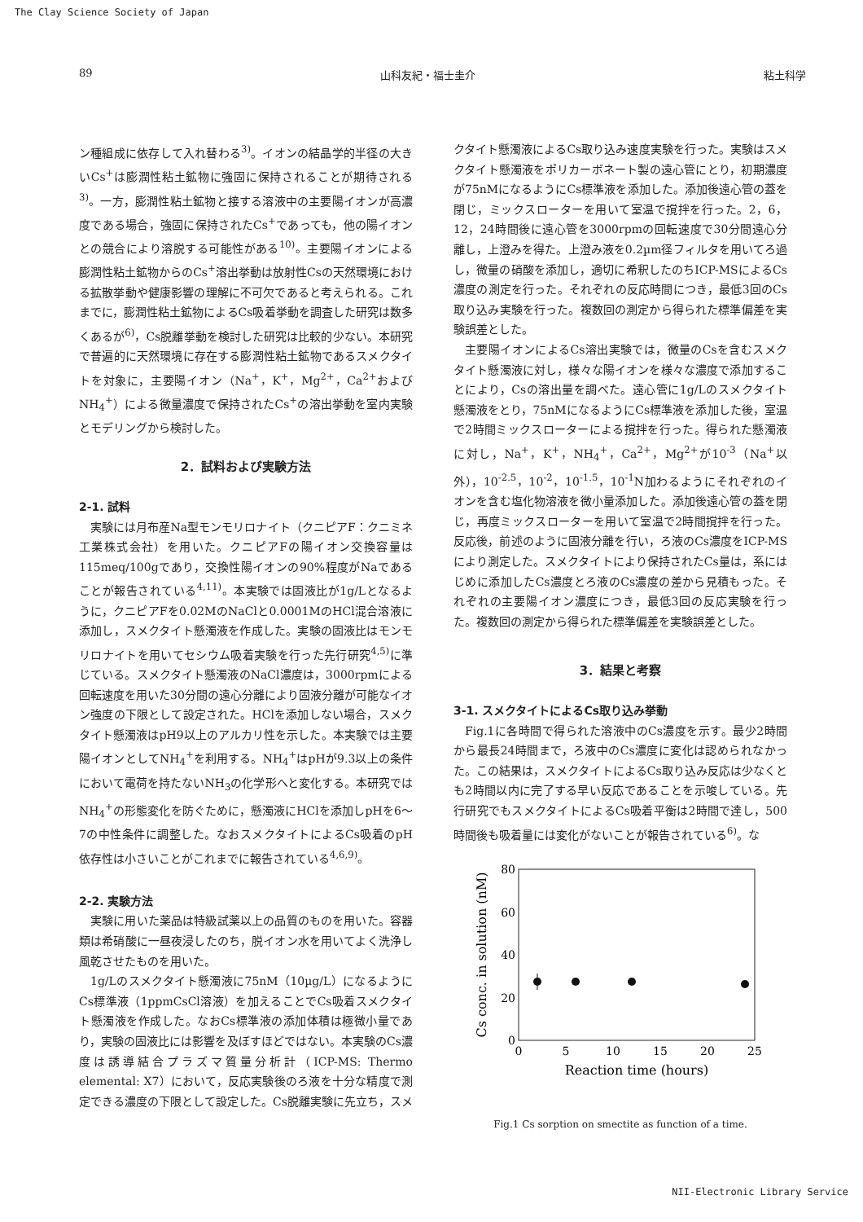The Clay Science Society of Japan
89 山科友紀・福士圭介 粘土科学
ン種組成に依存して入れ替わる<sup>3)</sup>。イオンの結晶学的半径の大きいCs<sup>+</sup>は膨潤性粘土鉱物に強固に保持されることが期待される<sup>3)</sup>。一方，膨潤性粘土鉱物と接する溶液中の主要陽イオンが高濃度である場合，強固に保持されたCs<sup>+</sup>であっても，他の陽イオンとの競合により溶脱する可能性がある<sup>10)</sup>。主要陽イオンによる膨潤性粘土鉱物からのCs<sup>+</sup>溶出挙動は放射性Csの天然環境における拡散挙動や健康影響の理解に不可欠であると考えられる。これまでに，膨潤性粘土鉱物によるCs吸着挙動を調査した研究は数多くあるが<sup>6)</sup>，Cs脱離挙動を検討した研究は比較的少ない。本研究で普遍的に天然環境に存在する膨潤性粘土鉱物であるスメクタイトを対象に，主要陽イオン（Na<sup>+</sup>，K<sup>+</sup>，Mg<sup>2+</sup>，Ca<sup>2+</sup>およびNH<sub>4</sub><sup>+</sup>）による微量濃度で保持されたCs<sup>+</sup>の溶出挙動を室内実験とモデリングから検討した。
2．試料および実験方法
2-1. 試料
実験には月布産Na型モンモリロナイト（クニピアF：クニミネ工業株式会社）を用いた。クニピアFの陽イオン交換容量は115meq/100gであり，交換性陽イオンの90%程度がNaであることが報告されている<sup>4,11)</sup>。本実験では固液比が1g/Lとなるように，クニピアFを0.02MのNaClと0.0001MのHCl混合溶液に添加し，スメクタイト懸濁液を作成した。実験の固液比はモンモリロナイトを用いてセシウム吸着実験を行った先行研究<sup>4,5)</sup>に準じている。スメクタイト懸濁液のNaCl濃度は，3000rpmによる回転速度を用いた30分間の遠心分離により固液分離が可能なイオン強度の下限として設定された。HClを添加しない場合，スメクタイト懸濁液はpH9以上のアルカリ性を示した。本実験では主要陽イオンとしてNH<sub>4</sub><sup>+</sup>を利用する。NH<sub>4</sub><sup>+</sup>はpHが9.3以上の条件において電荷を持たないNH<sub>3</sub>の化学形へと変化する。本研究ではNH<sub>4</sub><sup>+</sup>の形態変化を防ぐために，懸濁液にHClを添加しpHを6～7の中性条件に調整した。なおスメクタイトによるCs吸着のpH依存性は小さいことがこれまでに報告されている<sup>4,6,9)</sup>。
2-2. 実験方法
実験に用いた薬品は特級試薬以上の品質のものを用いた。容器類は希硝酸に一昼夜浸したのち，脱イオン水を用いてよく洗浄し風乾させたものを用いた。
1g/Lのスメクタイト懸濁液に75nM（10µg/L）になるようにCs標準液（1ppmCsCl溶液）を加えることでCs吸着スメクタイト懸濁液を作成した。なおCs標準液の添加体積は極微小量であり，実験の固液比には影響を及ぼすほどではない。本実験のCs濃度は誘導結合プラズマ質量分析計（ICP-MS: Thermo elemental: X7）において，反応実験後のろ液を十分な精度で測定できる濃度の下限として設定した。Cs脱離実験に先立ち，スメ
クタイト懸濁液によるCs取り込み速度実験を行った。実験はスメクタイト懸濁液をポリカーボネート製の遠心管にとり，初期濃度が75nMになるようにCs標準液を添加した。添加後遠心管の蓋を閉じ，ミックスローターを用いて室温で撹拌を行った。2，6，12，24時間後に遠心管を3000rpmの回転速度で30分間遠心分離し，上澄みを得た。上澄み液を0.2µm径フィルタを用いてろ過し，微量の硝酸を添加し，適切に希釈したのちICP-MSによるCs濃度の測定を行った。それぞれの反応時間につき，最低3回のCs取り込み実験を行った。複数回の測定から得られた標準偏差を実験誤差とした。
主要陽イオンによるCs溶出実験では，微量のCsを含むスメクタイト懸濁液に対し，様々な陽イオンを様々な濃度で添加することにより，Csの溶出量を調べた。遠心管に1g/Lのスメクタイト懸濁液をとり，75nMになるようにCs標準液を添加した後，室温で2時間ミックスローターによる撹拌を行った。得られた懸濁液に対し，Na<sup>+</sup>，K<sup>+</sup>，NH<sub>4</sub><sup>+</sup>，Ca<sup>2+</sup>，Mg<sup>2+</sup>が10<sup>-3</sup>（Na<sup>+</sup>以外），10<sup>-2.5</sup>，10<sup>-2</sup>，10<sup>-1.5</sup>，10<sup>-1</sup>N加わるようにそれぞれのイオンを含む塩化物溶液を微小量添加した。添加後遠心管の蓋を閉じ，再度ミックスローターを用いて室温で2時間撹拌を行った。反応後，前述のように固液分離を行い，ろ液のCs濃度をICP-MSにより測定した。スメクタイトにより保持されたCs量は，系にはじめに添加したCs濃度とろ液のCs濃度の差から見積もった。それぞれの主要陽イオン濃度につき，最低3回の反応実験を行った。複数回の測定から得られた標準偏差を実験誤差とした。
3．結果と考察
3-1. スメクタイトによるCs取り込み挙動
Fig.1に各時間で得られた溶液中のCs濃度を示す。最少2時間から最長24時間まで，ろ液中のCs濃度に変化は認められなかった。この結果は，スメクタイトによるCs取り込み反応は少なくとも2時間以内に完了する早い反応であることを示唆している。先行研究でもスメクタイトによるCs吸着平衡は2時間で達し，500時間後も吸着量には変化がないことが報告されている<sup>6)</sup>。な
80
60
40
20
0
0
5
10
15
20
25
Reaction time (hours)
Cs conc. in solution (nM)
Fig.1 Cs sorption on smectite as function of a time.
NII-Electronic Library Service